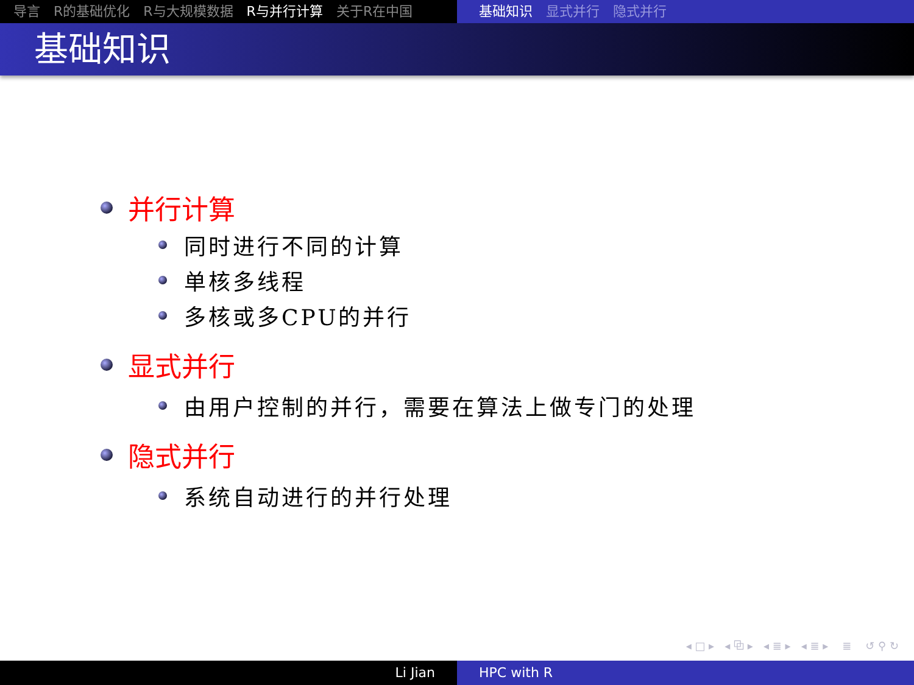导言 R的基础优化 R与大规模数据 R与并行计算 关于R在中国 基础知识 显式并行 隐式并行
基础知识
并行计算
同时进行不同的计算
单核多线程
多核或多CPU的并行
显式并行
由用户控制的并行，需要在算法上做专门的处理
隐式并行
系统自动进行的并行处理
◂ □ ▸ ◂ ⧉ ▸ ◂ ≣ ▸ ◂ ≣ ▸ ≣ ↺ ⚲ ↻
Li Jian HPC with R